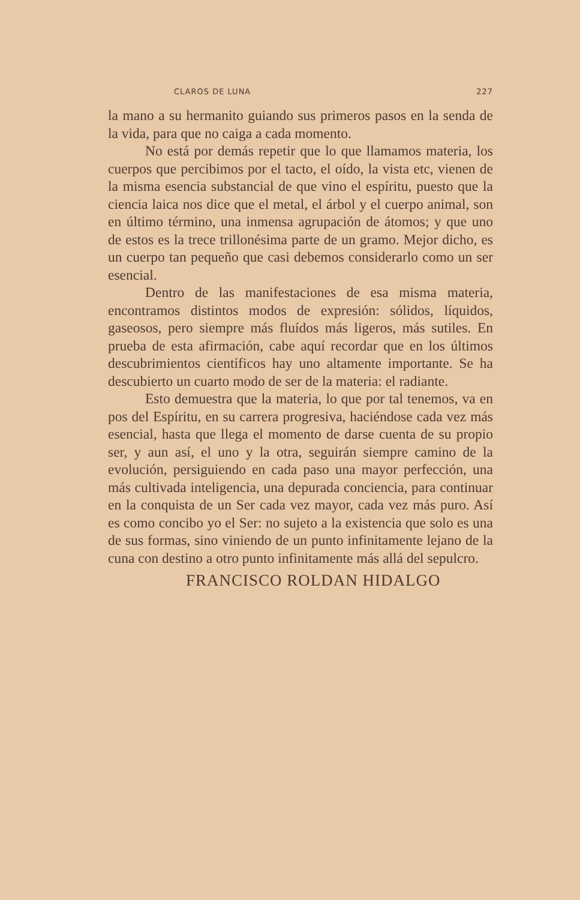CLAROS DE LUNA 227
la mano a su hermanito guiando sus primeros pasos en la senda de la vida, para que no caiga a cada momento.
No está por demás repetir que lo que llamamos materia, los cuerpos que percibimos por el tacto, el oído, la vista etc, vienen de la misma esencia substancial de que vino el espíritu, puesto que la ciencia laica nos dice que el metal, el árbol y el cuerpo animal, son en último término, una inmensa agrupación de átomos; y que uno de estos es la trece trillonésima parte de un gramo. Mejor dicho, es un cuerpo tan pequeño que casi debemos considerarlo como un ser esencial.
Dentro de las manifestaciones de esa misma materia, encontramos distintos modos de expresión: sólidos, líquidos, gaseosos, pero siempre más fluídos más ligeros, más sutiles. En prueba de esta afirmación, cabe aquí recordar que en los últimos descubrimientos científicos hay uno altamente importante. Se ha descubierto un cuarto modo de ser de la materia: el radiante.
Esto demuestra que la materia, lo que por tal tenemos, va en pos del Espíritu, en su carrera progresiva, haciéndose cada vez más esencial, hasta que llega el momento de darse cuenta de su propio ser, y aun así, el uno y la otra, seguirán siempre camino de la evolución, persiguiendo en cada paso una mayor perfección, una más cultivada inteligencia, una depurada conciencia, para continuar en la conquista de un Ser cada vez mayor, cada vez más puro. Así es como concibo yo el Ser: no sujeto a la existencia que solo es una de sus formas, sino viniendo de un punto infinitamente lejano de la cuna con destino a otro punto infinitamente más allá del sepulcro.
FRANCISCO ROLDAN HIDALGO